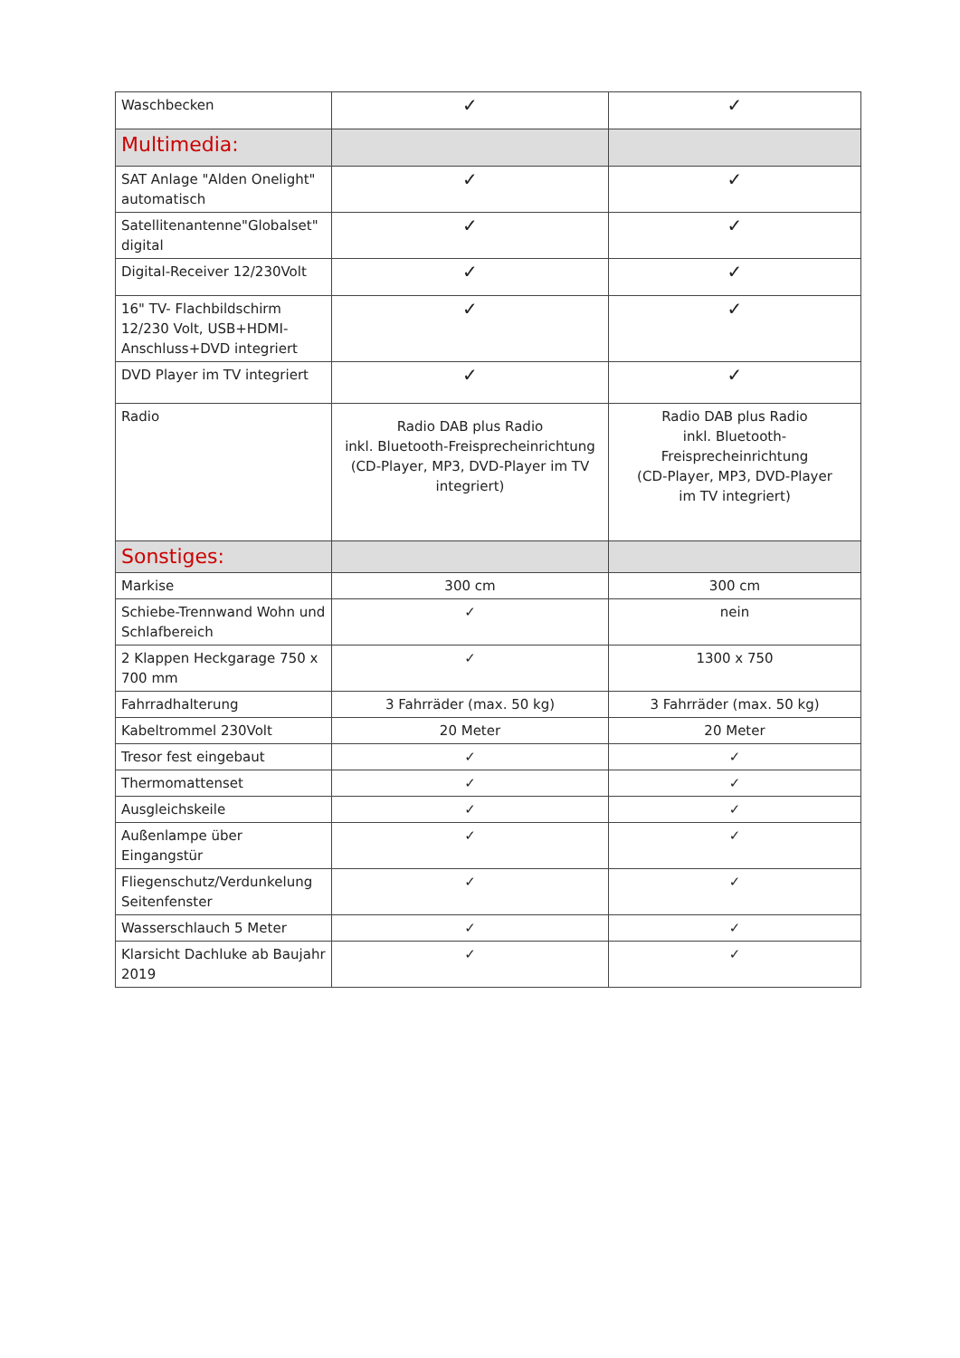| Waschbecken | ✓ | ✓ |
| Multimedia: | | |
| SAT Anlage "Alden Onelight" automatisch | ✓ | ✓ |
| Satellitenantenne"Globalset" digital | ✓ | ✓ |
| Digital-Receiver 12/230Volt | ✓ | ✓ |
| 16" TV- Flachbildschirm 12/230 Volt, USB+HDMI-Anschluss+DVD integriert | ✓ | ✓ |
| DVD Player im TV integriert | ✓ | ✓ |
| Radio | Radio DAB plus Radio inkl. Bluetooth-Freisprecheinrichtung (CD-Player, MP3, DVD-Player im TV integriert) | Radio DAB plus Radio inkl. Bluetooth-Freisprecheinrichtung (CD-Player, MP3, DVD-Player im TV integriert) |
| Sonstiges: | | |
| Markise | 300 cm | 300 cm |
| Schiebe-Trennwand Wohn und Schlafbereich | ✓ | nein |
| 2 Klappen Heckgarage 750 x 700 mm | ✓ | 1300 x 750 |
| Fahrradhalterung | 3 Fahrräder (max. 50 kg) | 3 Fahrräder (max. 50 kg) |
| Kabeltrommel 230Volt | 20 Meter | 20 Meter |
| Tresor fest eingebaut | ✓ | ✓ |
| Thermomattenset | ✓ | ✓ |
| Ausgleichskeile | ✓ | ✓ |
| Außenlampe über Eingangstür | ✓ | ✓ |
| Fliegenschutz/Verdunkelung Seitenfenster | ✓ | ✓ |
| Wasserschlauch 5 Meter | ✓ | ✓ |
| Klarsicht Dachluke ab Baujahr 2019 | ✓ | ✓ |